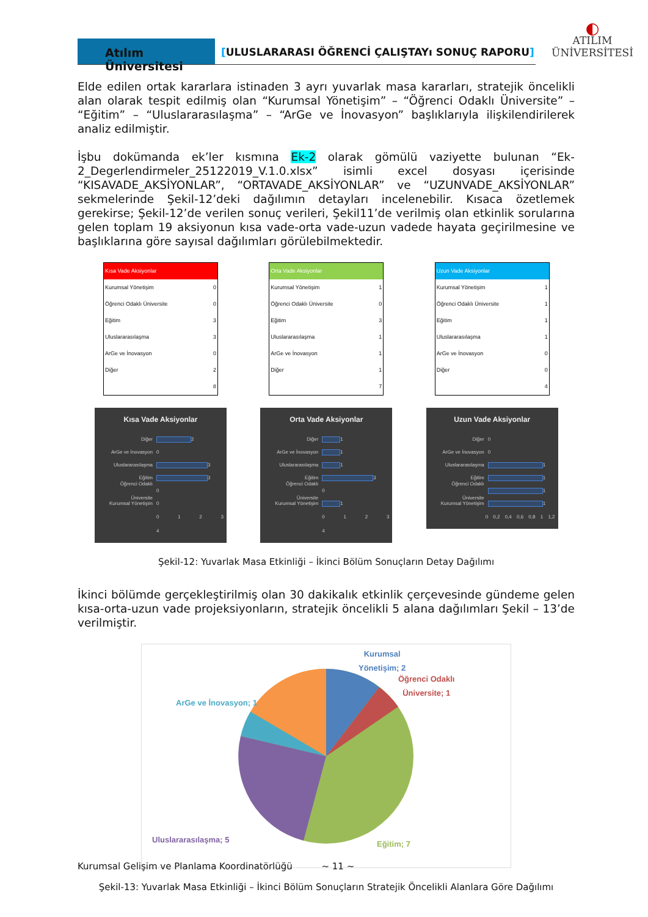Atılım Üniversitesi [ULUSLARARASI ÖĞRENCİ ÇALIŞTAYı SONUÇ RAPORU]
◐
ATILIM
ÜNİVERSİTESİ
Elde edilen ortak kararlara istinaden 3 ayrı yuvarlak masa kararları, stratejik öncelikli alan olarak tespit edilmiş olan “Kurumsal Yönetişim” – “Öğrenci Odaklı Üniversite” – “Eğitim” – “Uluslararasılaşma” – “ArGe ve İnovasyon” başlıklarıyla ilişkilendirilerek analiz edilmiştir.
İşbu dokümanda ek’ler kısmına Ek-2 olarak gömülü vaziyette bulunan “Ek-2_Degerlendirmeler_25122019_V.1.0.xlsx” isimli excel dosyası içerisinde “KISAVADE_AKSİYONLAR”, “ORTAVADE_AKSİYONLAR” ve “UZUNVADE_AKSİYONLAR” sekmelerinde Şekil-12’deki dağılımın detayları incelenebilir. Kısaca özetlemek gerekirse; Şekil-12’de verilen sonuç verileri, Şekil11’de verilmiş olan etkinlik sorularına gelen toplam 19 aksiyonun kısa vade-orta vade-uzun vadede hayata geçirilmesine ve başlıklarına göre sayısal dağılımları görülebilmektedir.
| Kısa Vade Aksiyonlar | |
| --- | --- |
| Kurumsal Yönetişim | 0 |
| Öğrenci Odaklı Üniversite | 0 |
| Eğitim | 3 |
| Uluslararasılaşma | 3 |
| ArGe ve İnovasyon | 0 |
| Diğer | 2 |
| | 8 |
Kısa Vade Aksiyonlar
Diğer
2
ArGe ve İnovasyon 0
Uluslararasılaşma
3
Eğitim
3
Öğrenci Odaklı Üniversite 0
Kurumsal Yönetişim 0
0 1 2 3 4
| Orta Vade Aksiyonlar | |
| --- | --- |
| Kurumsal Yönetişim | 1 |
| Öğrenci Odaklı Üniversite | 0 |
| Eğitim | 3 |
| Uluslararasılaşma | 1 |
| ArGe ve İnovasyon | 1 |
| Diğer | 1 |
| | 7 |
Orta Vade Aksiyonlar
Diğer
1
ArGe ve İnovasyon
1
Uluslararasılaşma
1
Eğitim
3
Öğrenci Odaklı Üniversite 0
Kurumsal Yönetişim
1
0 1 2 3 4
| Uzun Vade Aksiyonlar | |
| --- | --- |
| Kurumsal Yönetişim | 1 |
| Öğrenci Odaklı Üniversite | 1 |
| Eğitim | 1 |
| Uluslararasılaşma | 1 |
| ArGe ve İnovasyon | 0 |
| Diğer | 0 |
| | 4 |
Uzun Vade Aksiyonlar
Diğer 0
ArGe ve İnovasyon 0
Uluslararasılaşma
1
Eğitim
1
Öğrenci Odaklı Üniversite
1
Kurumsal Yönetişim
1
0 0,2 0,4 0,6 0,8 1 1,2
Şekil-12: Yuvarlak Masa Etkinliği – İkinci Bölüm Sonuçların Detay Dağılımı
İkinci bölümde gerçekleştirilmiş olan 30 dakikalık etkinlik çerçevesinde gündeme gelen kısa-orta-uzun vade projeksiyonların, stratejik öncelikli 5 alana dağılımları Şekil – 13’de verilmiştir.
Kurumsal
Yönetişim; 2
Öğrenci Odaklı
Üniversite; 1
ArGe ve İnovasyon; 1
Uluslararasılaşma; 5 Eğitim; 7
Şekil-13: Yuvarlak Masa Etkinliği – İkinci Bölüm Sonuçların Stratejik Öncelikli Alanlara Göre Dağılımı
Kurumsal Gelişim ve Planlama Koordinatörlüğü ~ 11 ~